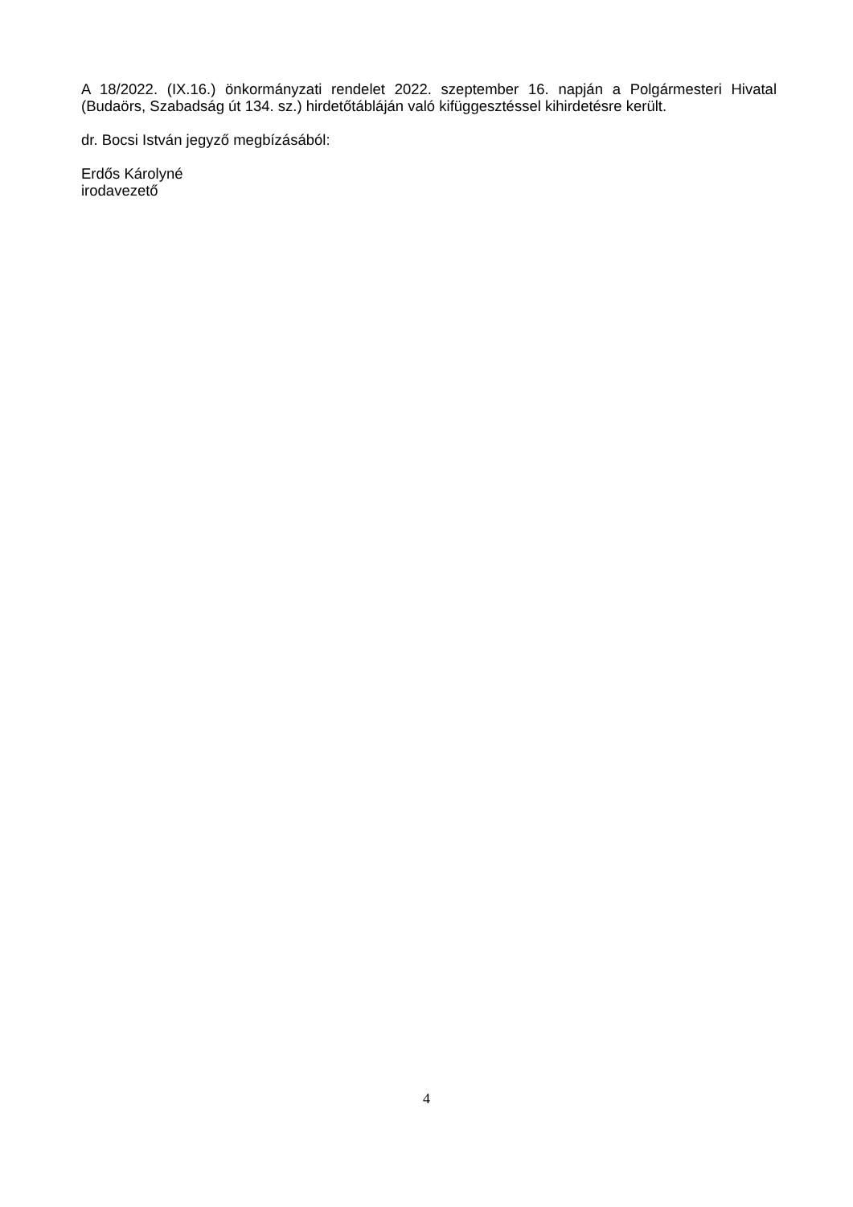A 18/2022. (IX.16.) önkormányzati rendelet 2022. szeptember 16. napján a Polgármesteri Hivatal (Budaörs, Szabadság út 134. sz.) hirdetőtábláján való kifüggesztéssel kihirdetésre került.
dr. Bocsi István jegyző megbízásából:
Erdős Károlyné
irodavezető
4